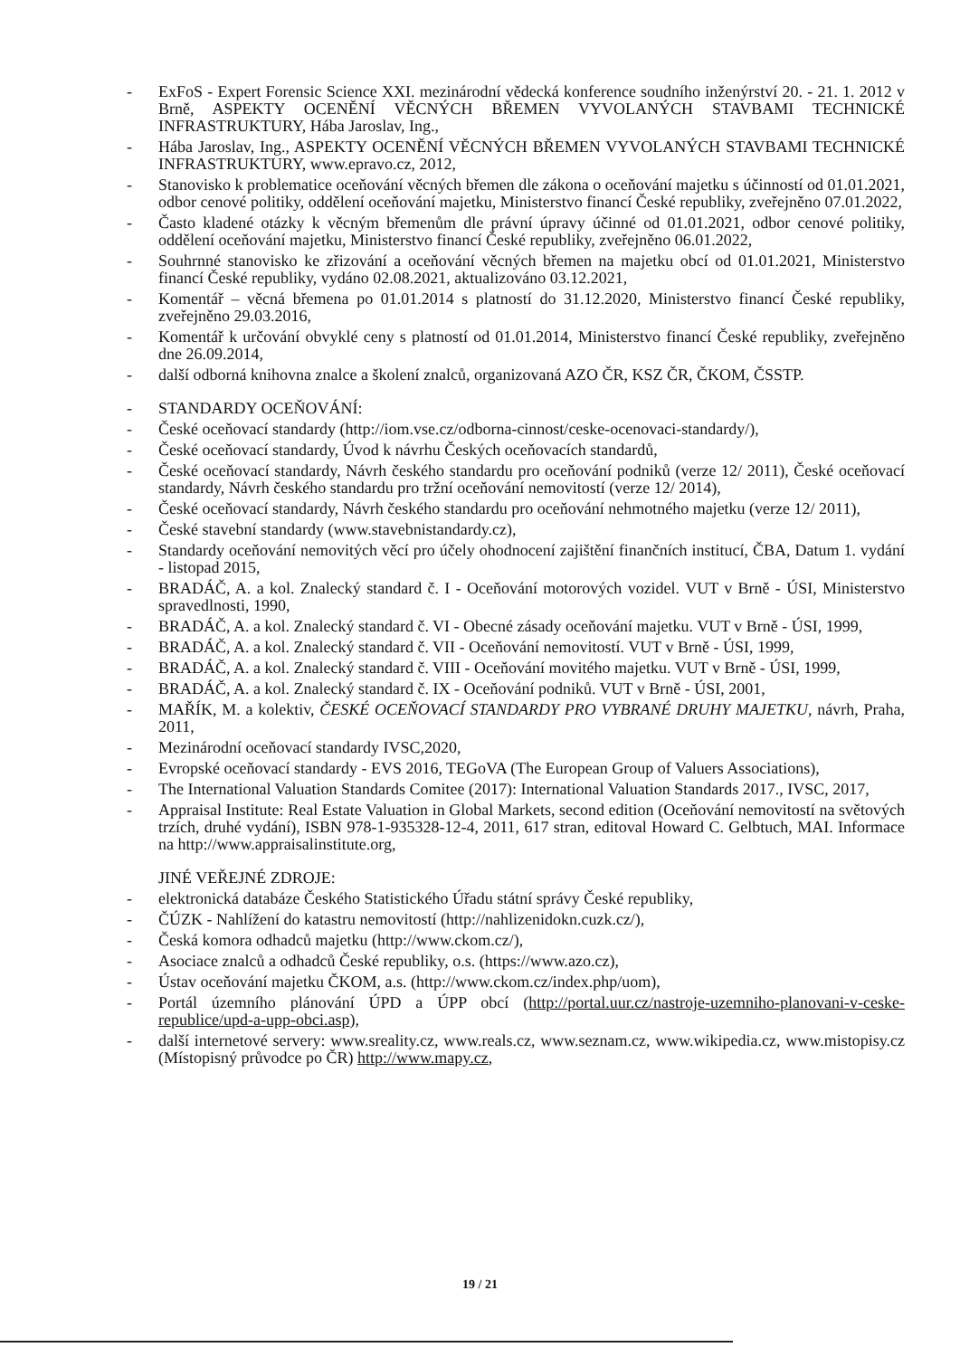- ExFoS - Expert Forensic Science XXI. mezinárodní vědecká konference soudního inženýrství 20. - 21. 1. 2012 v Brně, ASPEKTY OCENĚNÍ VĚCNÝCH BŘEMEN VYVOLANÝCH STAVBAMI TECHNICKÉ INFRASTRUKTURY, Hába Jaroslav, Ing.,
- Hába Jaroslav, Ing., ASPEKTY OCENĚNÍ VĚCNÝCH BŘEMEN VYVOLANÝCH STAVBAMI TECHNICKÉ INFRASTRUKTURY, www.epravo.cz, 2012,
- Stanovisko k problematice oceňování věcných břemen dle zákona o oceňování majetku s účinností od 01.01.2021, odbor cenové politiky, oddělení oceňování majetku, Ministerstvo financí České republiky, zveřejněno 07.01.2022,
- Často kladené otázky k věcným břemenům dle právní úpravy účinné od 01.01.2021, odbor cenové politiky, oddělení oceňování majetku, Ministerstvo financí České republiky, zveřejněno 06.01.2022,
- Souhrnné stanovisko ke zřizování a oceňování věcných břemen na majetku obcí od 01.01.2021, Ministerstvo financí České republiky, vydáno 02.08.2021, aktualizováno 03.12.2021,
- Komentář – věcná břemena po 01.01.2014 s platností do 31.12.2020, Ministerstvo financí České republiky, zveřejněno 29.03.2016,
- Komentář k určování obvyklé ceny s platností od 01.01.2014, Ministerstvo financí České republiky, zveřejněno dne 26.09.2014,
- další odborná knihovna znalce a školení znalců, organizovaná AZO ČR, KSZ ČR, ČKOM, ČSSTP.
- STANDARDY OCEŇOVÁNÍ:
- České oceňovací standardy (http://iom.vse.cz/odborna-cinnost/ceske-ocenovaci-standardy/),
- České oceňovací standardy, Úvod k návrhu Českých oceňovacích standardů,
- České oceňovací standardy, Návrh českého standardu pro oceňování podniků (verze 12/ 2011), České oceňovací standardy, Návrh českého standardu pro tržní oceňování nemovitostí (verze 12/ 2014),
- České oceňovací standardy, Návrh českého standardu pro oceňování nehmotného majetku (verze 12/ 2011),
- České stavební standardy (www.stavebnistandardy.cz),
- Standardy oceňování nemovitých věcí pro účely ohodnocení zajištění finančních institucí, ČBA, Datum 1. vydání - listopad 2015,
- BRADÁČ, A. a kol. Znalecký standard č. I - Oceňování motorových vozidel. VUT v Brně - ÚSI, Ministerstvo spravedlnosti, 1990,
- BRADÁČ, A. a kol. Znalecký standard č. VI - Obecné zásady oceňování majetku. VUT v Brně - ÚSI, 1999,
- BRADÁČ, A. a kol. Znalecký standard č. VII - Oceňování nemovitostí. VUT v Brně - ÚSI, 1999,
- BRADÁČ, A. a kol. Znalecký standard č. VIII - Oceňování movitého majetku. VUT v Brně - ÚSI, 1999,
- BRADÁČ, A. a kol. Znalecký standard č. IX - Oceňování podniků. VUT v Brně - ÚSI, 2001,
- MAŘÍK, M. a kolektiv, ČESKÉ OCEŇOVACÍ STANDARDY PRO VYBRANÉ DRUHY MAJETKU, návrh, Praha, 2011,
- Mezinárodní oceňovací standardy IVSC,2020,
- Evropské oceňovací standardy - EVS 2016, TEGoVA (The European Group of Valuers Associations),
- The International Valuation Standards Comitee (2017): International Valuation Standards 2017., IVSC, 2017,
- Appraisal Institute: Real Estate Valuation in Global Markets, second edition (Oceňování nemovitostí na světových trzích, druhé vydání), ISBN 978-1-935328-12-4, 2011, 617 stran, editoval Howard C. Gelbtuch, MAI. Informace na http://www.appraisalinstitute.org,
JINÉ VEŘEJNÉ ZDROJE:
- elektronická databáze Českého Statistického Úřadu státní správy České republiky,
- ČÚZK - Nahlížení do katastru nemovitostí (http://nahlizenidokn.cuzk.cz/),
- Česká komora odhadců majetku (http://www.ckom.cz/),
- Asociace znalců a odhadců České republiky, o.s. (https://www.azo.cz),
- Ústav oceňování majetku ČKOM, a.s. (http://www.ckom.cz/index.php/uom),
- Portál územního plánování ÚPD a ÚPP obcí (http://portal.uur.cz/nastroje-uzemniho-planovani-v-ceske-republice/upd-a-upp-obci.asp),
- další internetové servery: www.sreality.cz, www.reals.cz, www.seznam.cz, www.wikipedia.cz, www.mistopisy.cz (Místopisný průvodce po ČR) http://www.mapy.cz,
19 / 21